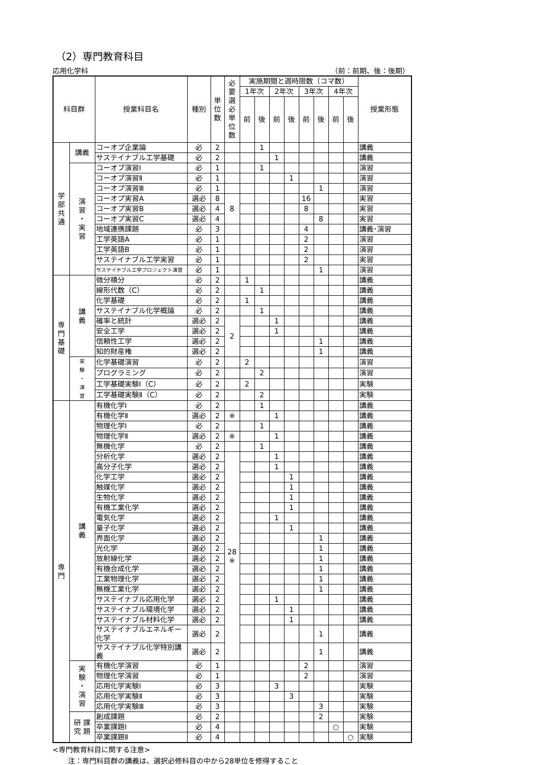（2）専門教育科目
応用化学科 （前：前期、後：後期）
| 科目群 | | 授業科目名 | 種別 | 単 位 数 | 必 要 選 必 単 位 数 | 実施期間と週時限数（コマ数） | | | | | | | | 授業形態 |
| --- | --- | --- | --- | --- | --- | --- | --- | --- | --- | --- | --- | --- | --- | --- |
| | | | | | | 1年次 | | 2年次 | | 3年次 | | 4年次 | | |
| | | | | | | 前 | 後 | 前 | 後 | 前 | 後 | 前 | 後 | |
| 学 部 共 通 | 講義 | コーオプ企業論 | 必 | 2 | | | 1 | | | | | | | 講義 |
| | | サステイナブル工学基礎 | 必 | 2 | | | | 1 | | | | | | 講義 |
| | 演 習 ・ 実 習 | コーオプ演習Ⅰ | 必 | 1 | | | 1 | | | | | | | 演習 |
| | | コーオプ演習Ⅱ | 必 | 1 | | | | | 1 | | | | | 演習 |
| | | コーオプ演習Ⅲ | 必 | 1 | | | | | | | 1 | | | 演習 |
| | | コーオプ実習A | 選必 | 8 | 8 | | | | | 16 | | | | 実習 |
| | | コーオプ実習B | 選必 | 4 | | | | | | 8 | | | | 実習 |
| | | コーオプ実習C | 選必 | 4 | | | | | | | 8 | | | 実習 |
| | | 地域連携課題 | 必 | 3 | | | | | | 4 | | | | 講義･演習 |
| | | 工学英語A | 必 | 1 | | | | | | 2 | | | | 演習 |
| | | 工学英語B | 必 | 1 | | | | | | 2 | | | | 演習 |
| | | サステイナブル工学実習 | 必 | 1 | | | | | | 2 | | | | 実習 |
| | | サステイナブル工学プロジェクト演習 | 必 | 1 | | | | | | | 1 | | | 演習 |
| 専 門 基 礎 | 講 義 | 微分積分 | 必 | 2 | | 1 | | | | | | | | 講義 |
| | | 線形代数（C） | 必 | 2 | | | 1 | | | | | | | 講義 |
| | | 化学基礎 | 必 | 2 | | 1 | | | | | | | | 講義 |
| | | サステイナブル化学概論 | 必 | 2 | | | 1 | | | | | | | 講義 |
| | | 確率と統計 | 選必 | 2 | 2 | | | 1 | | | | | | 講義 |
| | | 安全工学 | 選必 | 2 | | | | 1 | | | | | | 講義 |
| | | 信頼性工学 | 選必 | 2 | | | | | | | 1 | | | 講義 |
| | | 知的財産権 | 選必 | 2 | | | | | | | 1 | | | 講義 |
| | 実 験 ・ 演 習 | 化学基礎演習 | 必 | 2 | | 2 | | | | | | | | 演習 |
| | | プログラミング | 必 | 2 | | | 2 | | | | | | | 演習 |
| | | 工学基礎実験Ⅰ（C） | 必 | 2 | | 2 | | | | | | | | 実験 |
| | | 工学基礎実験Ⅱ（C） | 必 | 2 | | | 2 | | | | | | | 実験 |
| 専 門 | 講 義 | 有機化学Ⅰ | 必 | 2 | | | 1 | | | | | | | 講義 |
| | | 有機化学Ⅱ | 選必 | 2 | ※ | | | 1 | | | | | | 講義 |
| | | 物理化学Ⅰ | 必 | 2 | | | 1 | | | | | | | 講義 |
| | | 物理化学Ⅱ | 選必 | 2 | ※ | | | 1 | | | | | | 講義 |
| | | 無機化学 | 必 | 2 | | | 1 | | | | | | | 講義 |
| | | 分析化学 | 選必 | 2 | 28 ※ | | | 1 | | | | | | 講義 |
| | | 高分子化学 | 選必 | 2 | | | | 1 | | | | | | 講義 |
| | | 化学工学 | 選必 | 2 | | | | | 1 | | | | | 講義 |
| | | 触媒化学 | 選必 | 2 | | | | | 1 | | | | | 講義 |
| | | 生物化学 | 選必 | 2 | | | | | 1 | | | | | 講義 |
| | | 有機工業化学 | 選必 | 2 | | | | | 1 | | | | | 講義 |
| | | 電気化学 | 選必 | 2 | | | | 1 | | | | | | 講義 |
| | | 量子化学 | 選必 | 2 | | | | | 1 | | | | | 講義 |
| | | 界面化学 | 選必 | 2 | | | | | | | 1 | | | 講義 |
| | | 光化学 | 選必 | 2 | | | | | | | 1 | | | 講義 |
| | | 放射線化学 | 選必 | 2 | | | | | | | 1 | | | 講義 |
| | | 有機合成化学 | 選必 | 2 | | | | | | | 1 | | | 講義 |
| | | 工業物理化学 | 選必 | 2 | | | | | | | 1 | | | 講義 |
| | | 無機工業化学 | 選必 | 2 | | | | | | | 1 | | | 講義 |
| | | サステイナブル応用化学 | 選必 | 2 | | | | 1 | | | | | | 講義 |
| | | サステイナブル環境化学 | 選必 | 2 | | | | | 1 | | | | | 講義 |
| | | サステイナブル材料化学 | 選必 | 2 | | | | | 1 | | | | | 講義 |
| | | サステイナブルエネルギー化学 | 選必 | 2 | | | | | | | 1 | | | 講義 |
| | | サステイナブル化学特別講義 | 選必 | 2 | | | | | | | 1 | | | 講義 |
| | 実 験 ・ 演 習 | 有機化学演習 | 必 | 1 | | | | | | 2 | | | | 演習 |
| | | 物理化学演習 | 必 | 1 | | | | | | 2 | | | | 演習 |
| | | 応用化学実験Ⅰ | 必 | 3 | | | | 3 | | | | | | 実験 |
| | | 応用化学実験Ⅱ | 必 | 3 | | | | | 3 | | | | | 実験 |
| | | 応用化学実験Ⅲ | 必 | 3 | | | | | | | 3 | | | 実験 |
| | 研 課 究 題 | 創成課題 | 必 | 2 | | | | | | | 2 | | | 実験 |
| | | 卒業課題Ⅰ | 必 | 4 | | | | | | | | ○ | | 実験 |
| | | 卒業課題Ⅱ | 必 | 4 | | | | | | | | | ○ | 実験 |
<専門教育科目に関する注意>
注：専門科目群の講義は、選択必修科目の中から28単位を修得すること